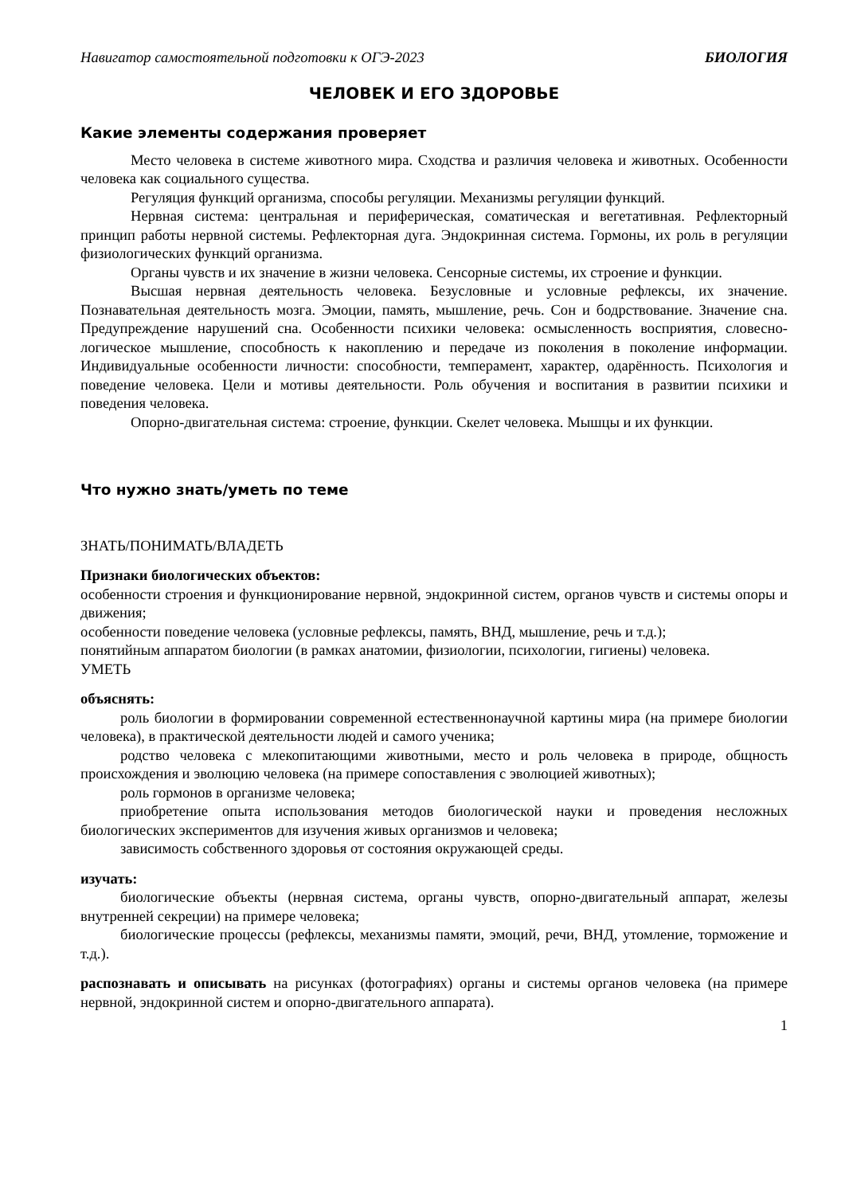Навигатор самостоятельной подготовки к ОГЭ-2023 БИОЛОГИЯ
ЧЕЛОВЕК И ЕГО ЗДОРОВЬЕ
Какие элементы содержания проверяет
Место человека в системе животного мира. Сходства и различия человека и животных. Особенности человека как социального существа.
Регуляция функций организма, способы регуляции. Механизмы регуляции функций.
Нервная система: центральная и периферическая, соматическая и вегетативная. Рефлекторный принцип работы нервной системы. Рефлекторная дуга. Эндокринная система. Гормоны, их роль в регуляции физиологических функций организма.
Органы чувств и их значение в жизни человека. Сенсорные системы, их строение и функции.
Высшая нервная деятельность человека. Безусловные и условные рефлексы, их значение. Познавательная деятельность мозга. Эмоции, память, мышление, речь. Сон и бодрствование. Значение сна. Предупреждение нарушений сна. Особенности психики человека: осмысленность восприятия, словесно-логическое мышление, способность к накоплению и передаче из поколения в поколение информации. Индивидуальные особенности личности: способности, темперамент, характер, одарённость. Психология и поведение человека. Цели и мотивы деятельности. Роль обучения и воспитания в развитии психики и поведения человека.
Опорно-двигательная система: строение, функции. Скелет человека. Мышцы и их функции.
Что нужно знать/уметь по теме
ЗНАТЬ/ПОНИМАТЬ/ВЛАДЕТЬ
Признаки биологических объектов:
особенности строения и функционирование нервной, эндокринной систем, органов чувств и системы опоры и движения;
особенности поведение человека (условные рефлексы, память, ВНД, мышление, речь и т.д.);
понятийным аппаратом биологии (в рамках анатомии, физиологии, психологии, гигиены) человека.
УМЕТЬ
объяснять:
роль биологии в формировании современной естественнонаучной картины мира (на примере биологии человека), в практической деятельности людей и самого ученика;
родство человека с млекопитающими животными, место и роль человека в природе, общность происхождения и эволюцию человека (на примере сопоставления с эволюцией животных);
роль гормонов в организме человека;
приобретение опыта использования методов биологической науки и проведения несложных биологических экспериментов для изучения живых организмов и человека;
зависимость собственного здоровья от состояния окружающей среды.
изучать:
биологические объекты (нервная система, органы чувств, опорно-двигательный аппарат, железы внутренней секреции) на примере человека;
биологические процессы (рефлексы, механизмы памяти, эмоций, речи, ВНД, утомление, торможение и т.д.).
распознавать и описывать на рисунках (фотографиях) органы и системы органов человека (на примере нервной, эндокринной систем и опорно-двигательного аппарата).
1